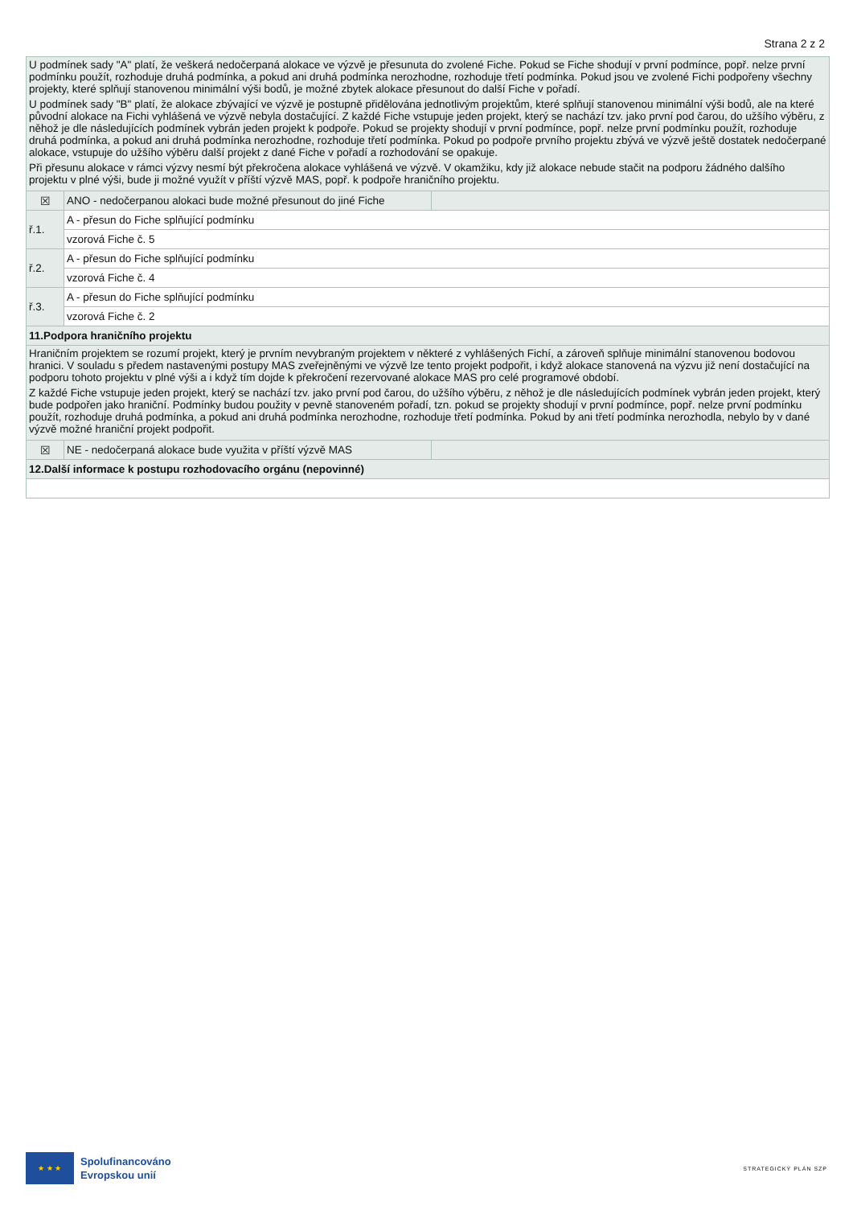Strana 2 z 2
| U podmínek sady "A" platí, že veškerá nedočerpaná alokace ve výzvě je přesunuta do zvolené Fiche. Pokud se Fiche shodují v první podmínce, popř. nelze první podmínku použít, rozhoduje druhá podmínka, a pokud ani druhá podmínka nerozhodne, rozhoduje třetí podmínka. Pokud jsou ve zvolené Fichi podpořeny všechny projekty, které splňují stanovenou minimální výši bodů, je možné zbytek alokace přesunout do další Fiche v pořadí. U podmínek sady "B" platí, že alokace zbývající ve výzvě je postupně přidělována jednotlivým projektům, které splňují stanovenou minimální výši bodů, ale na které původní alokace na Fichi vyhlášená ve výzvě nebyla dostačující. Z každé Fiche vstupuje jeden projekt, který se nachází tzv. jako první pod čarou, do užšího výběru, z něhož je dle následujících podmínek vybrán jeden projekt k podpoře. Pokud se projekty shodují v první podmínce, popř. nelze první podmínku použít, rozhoduje druhá podmínka, a pokud ani druhá podmínka nerozhodne, rozhoduje třetí podmínka. Pokud po podpoře prvního projektu zbývá ve výzvě ještě dostatek nedočerpané alokace, vstupuje do užšího výběru další projekt z dané Fiche v pořadí a rozhodování se opakuje. Při přesunu alokace v rámci výzvy nesmí být překročena alokace vyhlášená ve výzvě. V okamžiku, kdy již alokace nebude stačit na podporu žádného dalšího projektu v plné výši, bude ji možné využít v příští výzvě MAS, popř. k podpoře hraničního projektu. | | |
| ☒ | ANO - nedočerpanou alokaci bude možné přesunout do jiné Fiche | |
| ř.1. | A - přesun do Fiche splňující podmínku | |
| | vzorová Fiche č. 5 | |
| ř.2. | A - přesun do Fiche splňující podmínku | |
| | vzorová Fiche č. 4 | |
| ř.3. | A - přesun do Fiche splňující podmínku | |
| | vzorová Fiche č. 2 | |
| 11.Podpora hraničního projektu | | |
| Hraničním projektem se rozumí projekt, který je prvním nevybraným projektem v některé z vyhlášených Fichí, a zároveň splňuje minimální stanovenou bodovou hranici. V souladu s předem nastavenými postupy MAS zveřejněnými ve výzvě lze tento projekt podpořit, i když alokace stanovená na výzvu již není dostačující na podporu tohoto projektu v plné výši a i když tím dojde k překročení rezervované alokace MAS pro celé programové období. Z každé Fiche vstupuje jeden projekt, který se nachází tzv. jako první pod čarou, do užšího výběru, z něhož je dle následujících podmínek vybrán jeden projekt, který bude podpořen jako hraniční. Podmínky budou použity v pevně stanoveném pořadí, tzn. pokud se projekty shodují v první podmínce, popř. nelze první podmínku použít, rozhoduje druhá podmínka, a pokud ani druhá podmínka nerozhodne, rozhoduje třetí podmínka. Pokud by ani třetí podmínka nerozhodla, nebylo by v dané výzvě možné hraniční projekt podpořit. | | |
| ☒ | NE - nedočerpaná alokace bude využita v příští výzvě MAS | |
| 12.Další informace k postupu rozhodovacího orgánu (nepovinné) | | |
★ ★ ★
Spolufinancováno
Evropskou unií
STRATEGICKÝ PLÁN SZP